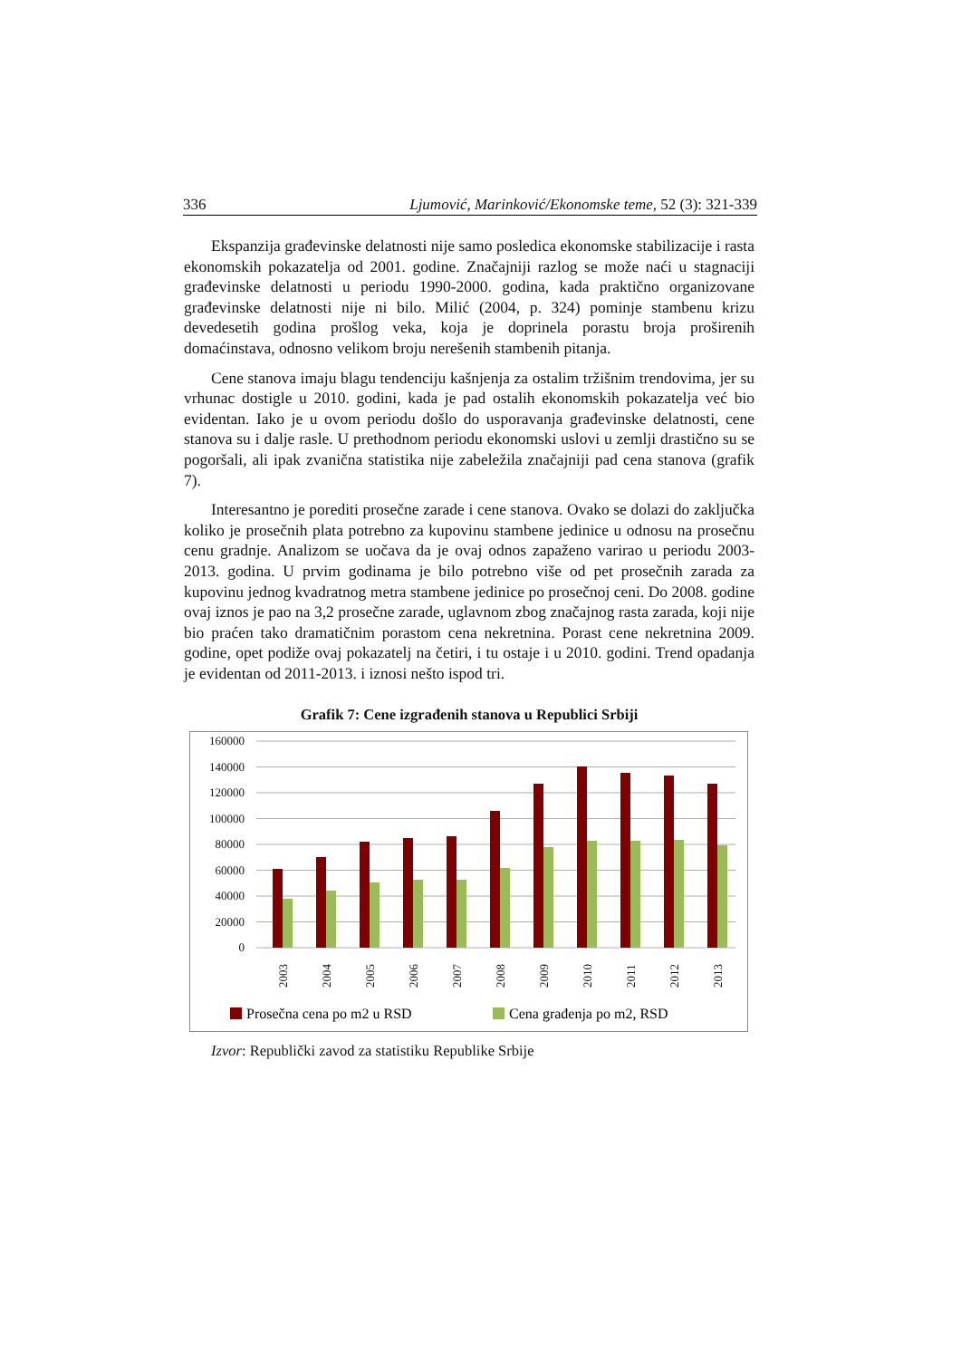336 Ljumović, Marinković/Ekonomske teme, 52 (3): 321-339
Ekspanzija građevinske delatnosti nije samo posledica ekonomske stabilizacije i rasta ekonomskih pokazatelja od 2001. godine. Značajniji razlog se može naći u stagnaciji građevinske delatnosti u periodu 1990-2000. godina, kada praktično organizovane građevinske delatnosti nije ni bilo. Milić (2004, p. 324) pominje stambenu krizu devedesetih godina prošlog veka, koja je doprinela porastu broja proširenih domaćinstava, odnosno velikom broju nerešenih stambenih pitanja.
Cene stanova imaju blagu tendenciju kašnjenja za ostalim tržišnim trendovima, jer su vrhunac dostigle u 2010. godini, kada je pad ostalih ekonomskih pokazatelja već bio evidentan. Iako je u ovom periodu došlo do usporavanja građevinske delatnosti, cene stanova su i dalje rasle. U prethodnom periodu ekonomski uslovi u zemlji drastično su se pogoršali, ali ipak zvanična statistika nije zabeležila značajniji pad cena stanova (grafik 7).
Interesantno je porediti prosečne zarade i cene stanova. Ovako se dolazi do zaključka koliko je prosečnih plata potrebno za kupovinu stambene jedinice u odnosu na prosečnu cenu gradnje. Analizom se uočava da je ovaj odnos zapaženo varirao u periodu 2003-2013. godina. U prvim godinama je bilo potrebno više od pet prosečnih zarada za kupovinu jednog kvadratnog metra stambene jedinice po prosečnoj ceni. Do 2008. godine ovaj iznos je pao na 3,2 prosečne zarade, uglavnom zbog značajnog rasta zarada, koji nije bio praćen tako dramatičnim porastom cena nekretnina. Porast cene nekretnina 2009. godine, opet podiže ovaj pokazatelj na četiri, i tu ostaje i u 2010. godini. Trend opadanja je evidentan od 2011-2013. i iznosi nešto ispod tri.
Grafik 7: Cene izgrađenih stanova u Republici Srbiji
160000
140000
120000
100000
80000
60000
40000
20000
0
2003
2004
2005
2006
2007
2008
2009
2010
2011
2012
2013
Prosečna cena po m2 u RSD
Cena građenja po m2, RSD
Izvor: Republički zavod za statistiku Republike Srbije